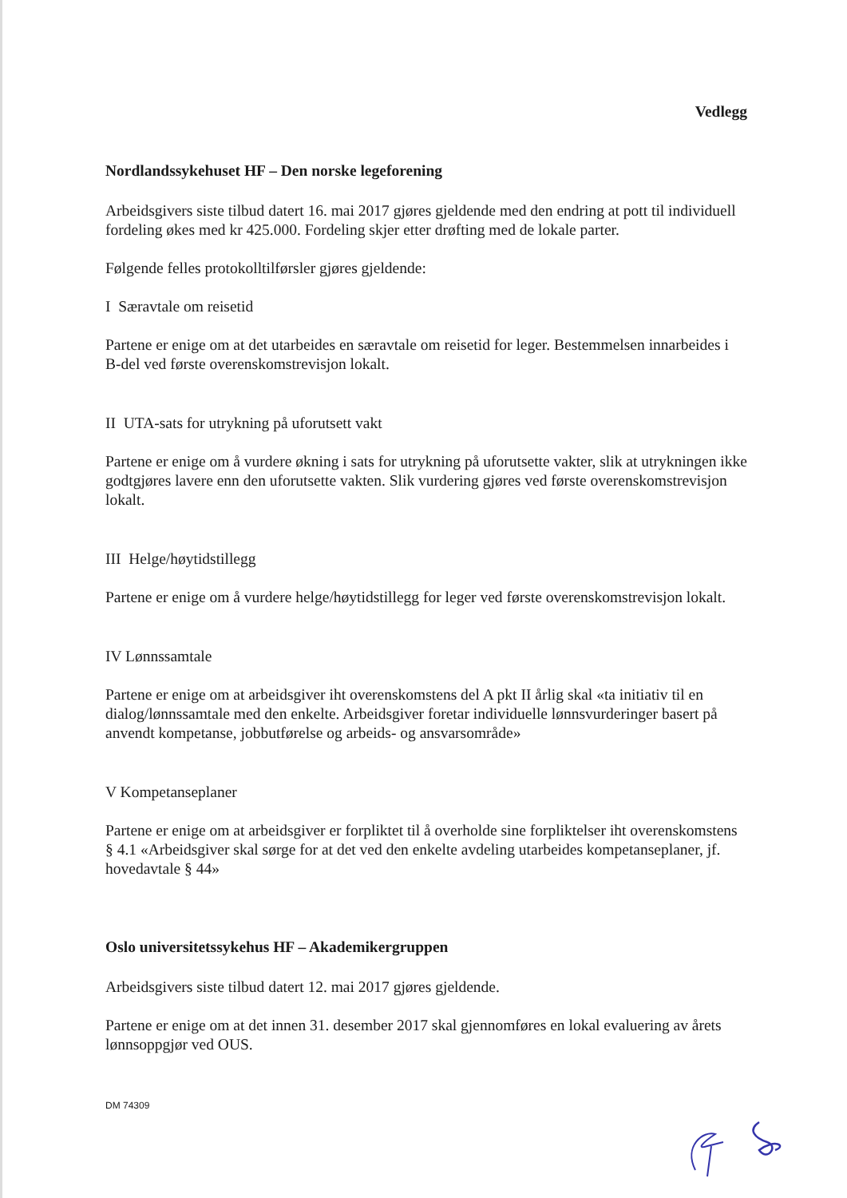Vedlegg
Nordlandssykehuset HF – Den norske legeforening
Arbeidsgivers siste tilbud datert 16. mai 2017 gjøres gjeldende med den endring at pott til individuell fordeling økes med kr 425.000. Fordeling skjer etter drøfting med de lokale parter.
Følgende felles protokolltilførsler gjøres gjeldende:
I Særavtale om reisetid
Partene er enige om at det utarbeides en særavtale om reisetid for leger. Bestemmelsen innarbeides i B-del ved første overenskomstrevisjon lokalt.
II UTA-sats for utrykning på uforutsett vakt
Partene er enige om å vurdere økning i sats for utrykning på uforutsette vakter, slik at utrykningen ikke godtgjøres lavere enn den uforutsette vakten. Slik vurdering gjøres ved første overenskomstrevisjon lokalt.
III Helge/høytidstillegg
Partene er enige om å vurdere helge/høytidstillegg for leger ved første overenskomstrevisjon lokalt.
IV Lønnssamtale
Partene er enige om at arbeidsgiver iht overenskomstens del A pkt II årlig skal «ta initiativ til en dialog/lønnssamtale med den enkelte. Arbeidsgiver foretar individuelle lønnsvurderinger basert på anvendt kompetanse, jobbutførelse og arbeids- og ansvarsområde»
V Kompetanseplaner
Partene er enige om at arbeidsgiver er forpliktet til å overholde sine forpliktelser iht overenskomstens § 4.1 «Arbeidsgiver skal sørge for at det ved den enkelte avdeling utarbeides kompetanseplaner, jf. hovedavtale § 44»
Oslo universitetssykehus HF – Akademikergruppen
Arbeidsgivers siste tilbud datert 12. mai 2017 gjøres gjeldende.
Partene er enige om at det innen 31. desember 2017 skal gjennomføres en lokal evaluering av årets lønnsoppgjør ved OUS.
DM 74309